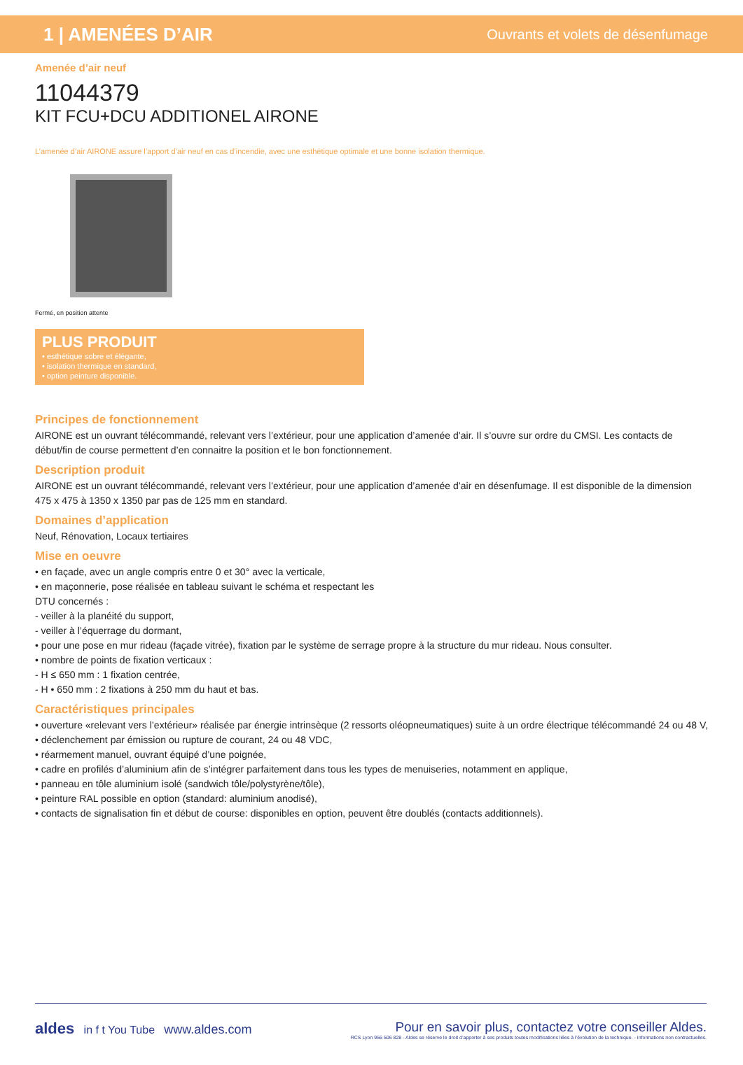1 | AMENÉES D’AIR Ouvrants et volets de désenfumage
Amenée d’air neuf
11044379
KIT FCU+DCU ADDITIONEL AIRONE
L’amenée d’air AIRONE assure l’apport d’air neuf en cas d’incendie, avec une esthétique optimale et une bonne isolation thermique.
Fermé, en position attente
PLUS PRODUIT
• esthétique sobre et élégante,
• isolation thermique en standard,
• option peinture disponible.
Principes de fonctionnement
AIRONE est un ouvrant télécommandé, relevant vers l’extérieur, pour une application d’amenée d’air. Il s’ouvre sur ordre du CMSI. Les contacts de début/fin de course permettent d’en connaitre la position et le bon fonctionnement.
Description produit
AIRONE est un ouvrant télécommandé, relevant vers l’extérieur, pour une application d’amenée d’air en désenfumage. Il est disponible de la dimension 475 x 475 à 1350 x 1350 par pas de 125 mm en standard.
Domaines d’application
Neuf, Rénovation, Locaux tertiaires
Mise en oeuvre
• en façade, avec un angle compris entre 0 et 30° avec la verticale,
• en maçonnerie, pose réalisée en tableau suivant le schéma et respectant les
DTU concernés :
- veiller à la planéité du support,
- veiller à l’équerrage du dormant,
• pour une pose en mur rideau (façade vitrée), fixation par le système de serrage propre à la structure du mur rideau. Nous consulter.
• nombre de points de fixation verticaux :
- H ≤ 650 mm : 1 fixation centrée,
- H • 650 mm : 2 fixations à 250 mm du haut et bas.
Caractéristiques principales
• ouverture «relevant vers l’extérieur» réalisée par énergie intrinsèque (2 ressorts oléopneumatiques) suite à un ordre électrique télécommandé 24 ou 48 V,
• déclenchement par émission ou rupture de courant, 24 ou 48 VDC,
• réarmement manuel, ouvrant équipé d’une poignée,
• cadre en profilés d’aluminium afin de s’intégrer parfaitement dans tous les types de menuiseries, notamment en applique,
• panneau en tôle aluminium isolé (sandwich tôle/polystyrène/tôle),
• peinture RAL possible en option (standard: aluminium anodisé),
• contacts de signalisation fin et début de course: disponibles en option, peuvent être doublés (contacts additionnels).
aldes in f t You Tube www.aldes.com
Pour en savoir plus, contactez votre conseiller Aldes.
RCS Lyon 956 506 828 - Aldes se réserve le droit d’apporter à ses produits toutes modifications liées à l’évolution de la technique. - Informations non contractuelles.